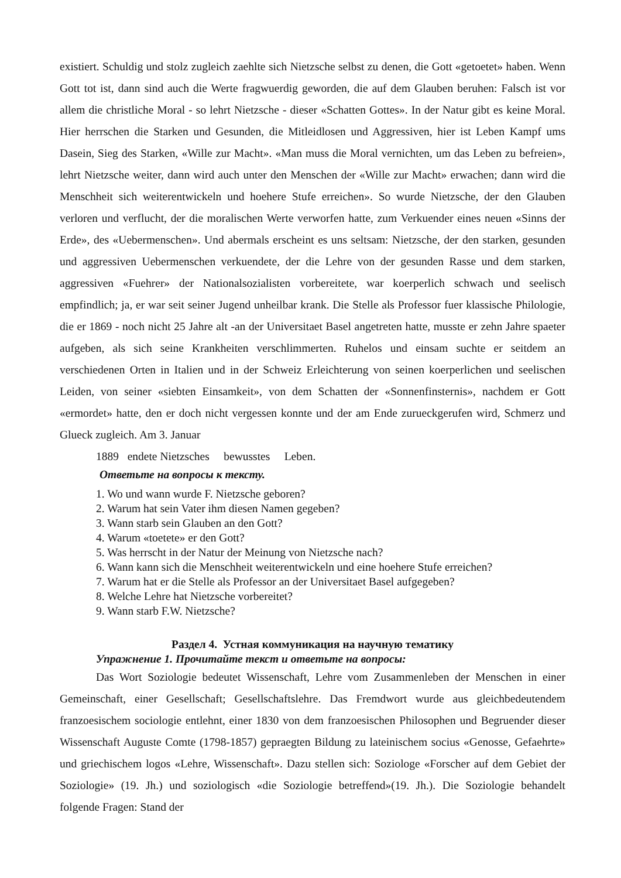existiert. Schuldig und stolz zugleich zaehlte sich Nietzsche selbst zu denen, die Gott «getoetet» haben. Wenn Gott tot ist, dann sind auch die Werte fragwuerdig geworden, die auf dem Glauben beruhen: Falsch ist vor allem die christliche Moral - so lehrt Nietzsche - dieser «Schatten Gottes». In der Natur gibt es keine Moral. Hier herrschen die Starken und Gesunden, die Mitleidlosen und Aggressiven, hier ist Leben Kampf ums Dasein, Sieg des Starken, «Wille zur Macht». «Man muss die Moral vernichten, um das Leben zu befreien», lehrt Nietzsche weiter, dann wird auch unter den Menschen der «Wille zur Macht» erwachen; dann wird die Menschheit sich weiterentwickeln und hoehere Stufe erreichen». So wurde Nietzsche, der den Glauben verloren und verflucht, der die moralischen Werte verworfen hatte, zum Verkuender eines neuen «Sinns der Erde», des «Uebermenschen». Und abermals erscheint es uns seltsam: Nietzsche, der den starken, gesunden und aggressiven Uebermenschen verkuendete, der die Lehre von der gesunden Rasse und dem starken, aggressiven «Fuehrer» der Nationalsozialisten vorbereitete, war koerperlich schwach und seelisch empfindlich; ja, er war seit seiner Jugend unheilbar krank. Die Stelle als Professor fuer klassische Philologie, die er 1869 - noch nicht 25 Jahre alt -an der Universitaet Basel angetreten hatte, musste er zehn Jahre spaeter aufgeben, als sich seine Krankheiten verschlimmerten. Ruhelos und einsam suchte er seitdem an verschiedenen Orten in Italien und in der Schweiz Erleichterung von seinen koerperlichen und seelischen Leiden, von seiner «siebten Einsamkeit», von dem Schatten der «Sonnenfinsternis», nachdem er Gott «ermordet» hatte, den er doch nicht vergessen konnte und der am Ende zurueckgerufen wird, Schmerz und Glueck zugleich. Am 3. Januar
1889 endete Nietzsches bewusstes Leben.
Ответьте на вопросы к тексту.
1. Wo und wann wurde F. Nietzsche geboren?
2. Warum hat sein Vater ihm diesen Namen gegeben?
3. Wann starb sein Glauben an den Gott?
4. Warum «toetete» er den Gott?
5. Was herrscht in der Natur der Meinung von Nietzsche nach?
6. Wann kann sich die Menschheit weiterentwickeln und eine hoehere Stufe erreichen?
7. Warum hat er die Stelle als Professor an der Universitaet Basel aufgegeben?
8. Welche Lehre hat Nietzsche vorbereitet?
9. Wann starb F.W. Nietzsche?
Раздел 4. Устная коммуникация на научную тематику
Упражнение 1. Прочитайте текст и ответьте на вопросы:
Das Wort Soziologie bedeutet Wissenschaft, Lehre vom Zusammenleben der Menschen in einer Gemeinschaft, einer Gesellschaft; Gesellschaftslehre. Das Fremdwort wurde aus gleichbedeutendem franzoesischem sociologie entlehnt, einer 1830 von dem franzoesischen Philosophen und Begruender dieser Wissenschaft Auguste Comte (1798-1857) gepraegten Bildung zu lateinischem socius «Genosse, Gefaehrte» und griechischem logos «Lehre, Wissenschaft». Dazu stellen sich: Soziologe «Forscher auf dem Gebiet der Soziologie» (19. Jh.) und soziologisch «die Soziologie betreffend»(19. Jh.). Die Soziologie behandelt folgende Fragen: Stand der